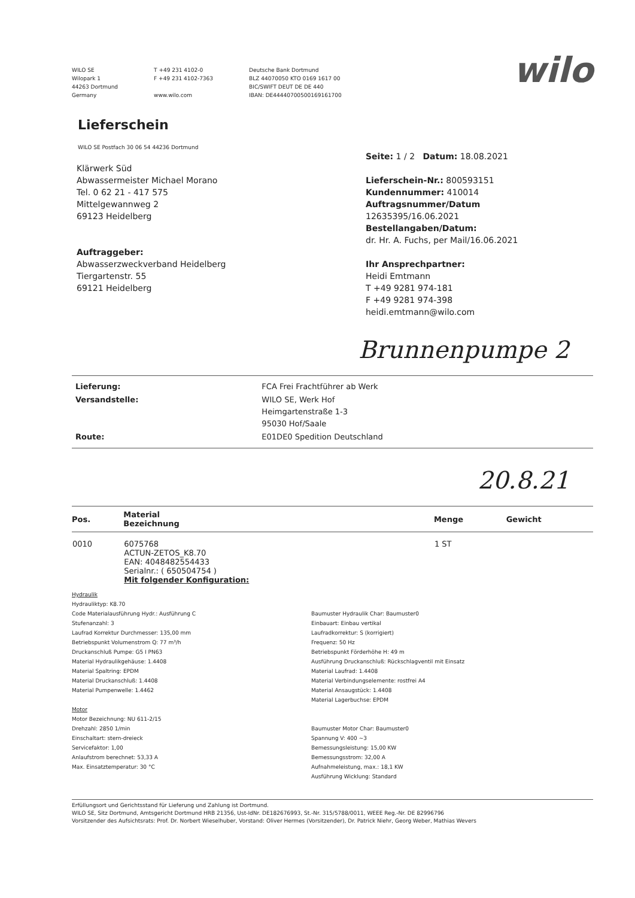WILO SE
Wilopark 1
44263 Dortmund
Germany
T +49 231 4102-0
F +49 231 4102-7363
www.wilo.com
Deutsche Bank Dortmund
BLZ 44070050 KTO 0169 1617 00
BIC/SWIFT DEUT DE DE 440
IBAN: DE44440700500169161700
wilo
Lieferschein
WILO SE Postfach 30 06 54 44236 Dortmund
Klärwerk Süd
Abwassermeister Michael Morano
Tel. 0 62 21 - 417 575
Mittelgewannweg 2
69123 Heidelberg
Auftraggeber:
Abwasserzweckverband Heidelberg
Tiergartenstr. 55
69121 Heidelberg
Seite: 1 / 2 Datum: 18.08.2021
Lieferschein-Nr.: 800593151
Kundennummer: 410014
Auftragsnummer/Datum
12635395/16.06.2021
Bestellangaben/Datum:
dr. Hr. A. Fuchs, per Mail/16.06.2021
Ihr Ansprechpartner:
Heidi Emtmann
T +49 9281 974-181
F +49 9281 974-398
heidi.emtmann@wilo.com
Brunnenpumpe 2
| Lieferung: | FCA Frei Frachtführer ab Werk |
| Versandstelle: | WILO SE, Werk Hof Heimgartenstraße 1-3 95030 Hof/Saale |
| Route: | E01DE0 Spedition Deutschland |
20.8.21
| Pos. | Material Bezeichnung | Menge | Gewicht |
| --- | --- | --- | --- |
| 0010 | 6075768 ACTUN-ZETOS_K8.70 EAN: 4048482554433 Serialnr.: ( 650504754 ) Mit folgender Konfiguration: | 1 ST | |
Hydraulik
Hydrauliktyp: K8.70
Code Materialausführung Hydr.: Ausführung C
Stufenanzahl: 3
Laufrad Korrektur Durchmesser: 135,00 mm
Betriebspunkt Volumenstrom Q: 77 m³/h
Druckanschluß Pumpe: G5 I PN63
Material Hydraulikgehäuse: 1.4408
Material Spaltring: EPDM
Material Druckanschluß: 1.4408
Material Pumpenwelle: 1.4462
Motor
Motor Bezeichnung: NU 611-2/15
Drehzahl: 2850 1/min
Einschaltart: stern-dreieck
Servicefaktor: 1,00
Anlaufstrom berechnet: 53,33 A
Max. Einsatztemperatur: 30 °C
Baumuster Hydraulik Char: Baumuster0
Einbauart: Einbau vertikal
Laufradkorrektur: S (korrigiert)
Frequenz: 50 Hz
Betriebspunkt Förderhöhe H: 49 m
Ausführung Druckanschluß: Rückschlagventil mit Einsatz
Material Laufrad: 1.4408
Material Verbindungselemente: rostfrei A4
Material Ansaugstück: 1.4408
Material Lagerbuchse: EPDM
Baumuster Motor Char: Baumuster0
Spannung V: 400 ~3
Bemessungsleistung: 15,00 KW
Bemessungsstrom: 32,00 A
Aufnahmeleistung, max.: 18,1 KW
Ausführung Wicklung: Standard
Erfüllungsort und Gerichtsstand für Lieferung und Zahlung ist Dortmund.
WILO SE, Sitz Dortmund, Amtsgericht Dortmund HRB 21356, Ust-IdNr. DE182676993, St.-Nr. 315/5788/0011, WEEE Reg.-Nr. DE 82996796
Vorsitzender des Aufsichtsrats: Prof. Dr. Norbert Wieselhuber, Vorstand: Oliver Hermes (Vorsitzender), Dr. Patrick Niehr, Georg Weber, Mathias Wevers